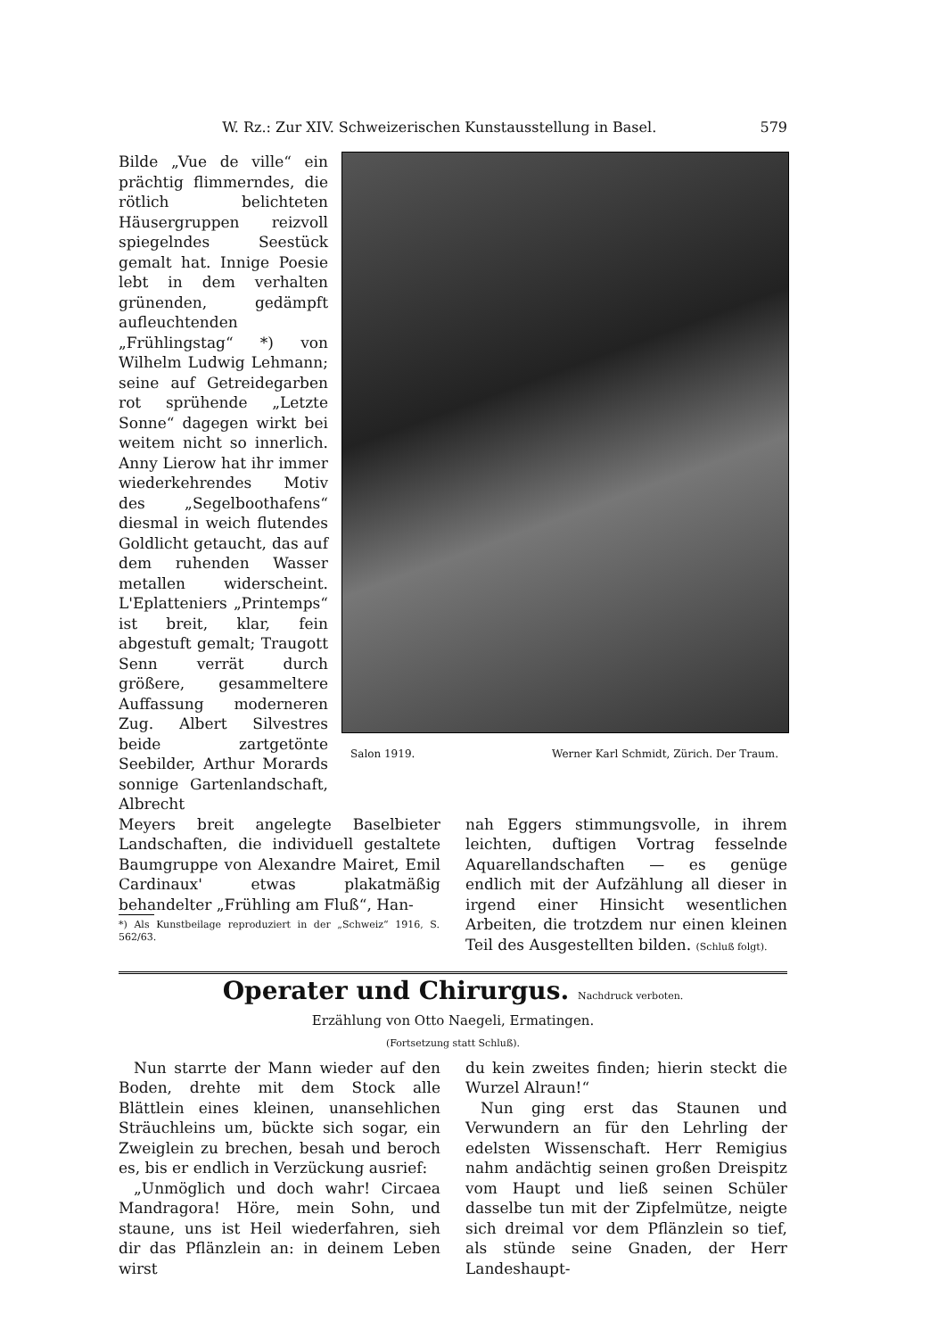W. Rz.: Zur XIV. Schweizerischen Kunstausstellung in Basel. 579
Salon 1919. Werner Karl Schmidt, Zürich. Der Traum.
Bilde „Vue de ville“ ein prächtig flimmerndes, die rötlich belichteten Häusergruppen reizvoll spiegelndes Seestück gemalt hat. Innige Poesie lebt in dem verhalten grünenden, gedämpft aufleuchtenden „Frühlingstag“ *) von Wilhelm Ludwig Lehmann; seine auf Getreidegarben rot sprühende „Letzte Sonne“ dagegen wirkt bei weitem nicht so innerlich. Anny Lierow hat ihr immer wiederkehrendes Motiv des „Segelboothafens“ diesmal in weich flutendes Goldlicht getaucht, das auf dem ruhenden Wasser metallen widerscheint. L'Eplatteniers „Printemps“ ist breit, klar, fein abgestuft gemalt; Traugott Senn verrät durch größere, gesammeltere Auffassung moderneren Zug. Albert Silvestres beide zartgetönte Seebilder, Arthur Morards sonnige Gartenlandschaft, Albrecht
Meyers breit angelegte Baselbieter Landschaften, die individuell gestaltete Baumgruppe von Alexandre Mairet, Emil Cardinaux' etwas plakatmäßig behandelter „Frühling am Fluß“, Han-
*) Als Kunstbeilage reproduziert in der „Schweiz“ 1916, S. 562/63.
nah Eggers stimmungsvolle, in ihrem leichten, duftigen Vortrag fesselnde Aquarellandschaften — es genüge endlich mit der Aufzählung all dieser in irgend einer Hinsicht wesentlichen Arbeiten, die trotzdem nur einen kleinen Teil des Ausgestellten bilden. (Schluß folgt).
Operater und Chirurgus. Nachdruck verboten.
Erzählung von Otto Naegeli, Ermatingen.
(Fortsetzung statt Schluß).
 Nun starrte der Mann wieder auf den Boden, drehte mit dem Stock alle Blättlein eines kleinen, unansehlichen Sträuchleins um, bückte sich sogar, ein Zweiglein zu brechen, besah und beroch es, bis er endlich in Verzückung ausrief:
 „Unmöglich und doch wahr! Circaea Mandragora! Höre, mein Sohn, und staune, uns ist Heil wiederfahren, sieh dir das Pflänzlein an: in deinem Leben wirst
du kein zweites finden; hierin steckt die Wurzel Alraun!“
 Nun ging erst das Staunen und Verwundern an für den Lehrling der edelsten Wissenschaft. Herr Remigius nahm andächtig seinen großen Dreispitz vom Haupt und ließ seinen Schüler dasselbe tun mit der Zipfelmütze, neigte sich dreimal vor dem Pflänzlein so tief, als stünde seine Gnaden, der Herr Landeshaupt-